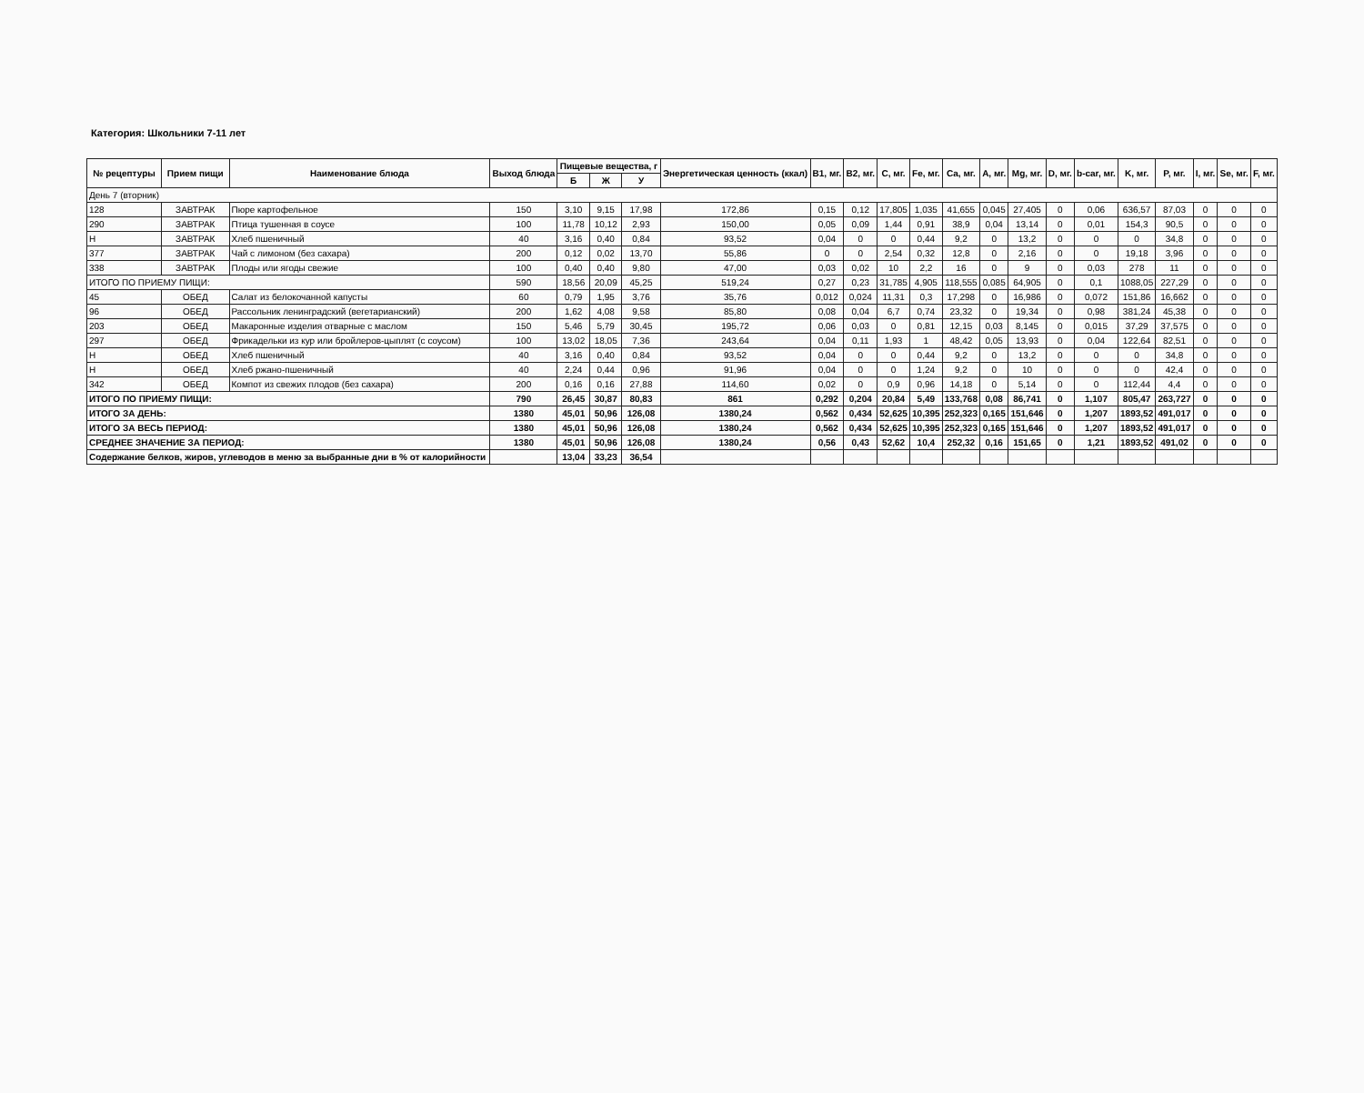Категория: Школьники 7-11 лет
| № рецептуры | Прием пищи | Наименование блюда | Выход блюда | Пищевые вещества, г | | | Энергетическая ценность (ккал) | B1, мг. | B2, мг. | C, мг. | Fe, мг. | Ca, мг. | A, мг. | Mg, мг. | D, мг. | b-car, мг. | K, мг. | P, мг. | I, мг. | Se, мг. | F, мг. |
| --- | --- | --- | --- | --- | --- | --- | --- | --- | --- | --- | --- | --- | --- | --- | --- | --- | --- | --- | --- | --- | --- |
| | | | | Б | Ж | У | | | | | | | | | | | | | | | |
| День 7 (вторник) | | | | | | | | | | | | | | | | | | | | | |
| 128 | ЗАВТРАК | Пюре картофельное | 150 | 3,10 | 9,15 | 17,98 | 172,86 | 0,15 | 0,12 | 17,805 | 1,035 | 41,655 | 0,045 | 27,405 | 0 | 0,06 | 636,57 | 87,03 | 0 | 0 | 0 |
| 290 | ЗАВТРАК | Птица тушенная в соусе | 100 | 11,78 | 10,12 | 2,93 | 150,00 | 0,05 | 0,09 | 1,44 | 0,91 | 38,9 | 0,04 | 13,14 | 0 | 0,01 | 154,3 | 90,5 | 0 | 0 | 0 |
| Н | ЗАВТРАК | Хлеб пшеничный | 40 | 3,16 | 0,40 | 0,84 | 93,52 | 0,04 | 0 | 0 | 0,44 | 9,2 | 0 | 13,2 | 0 | 0 | 0 | 34,8 | 0 | 0 | 0 |
| 377 | ЗАВТРАК | Чай с лимоном (без сахара) | 200 | 0,12 | 0,02 | 13,70 | 55,86 | 0 | 0 | 2,54 | 0,32 | 12,8 | 0 | 2,16 | 0 | 0 | 19,18 | 3,96 | 0 | 0 | 0 |
| 338 | ЗАВТРАК | Плоды или ягоды свежие | 100 | 0,40 | 0,40 | 9,80 | 47,00 | 0,03 | 0,02 | 10 | 2,2 | 16 | 0 | 9 | 0 | 0,03 | 278 | 11 | 0 | 0 | 0 |
| ИТОГО ПО ПРИЕМУ ПИЩИ: | | | 590 | 18,56 | 20,09 | 45,25 | 519,24 | 0,27 | 0,23 | 31,785 | 4,905 | 118,555 | 0,085 | 64,905 | 0 | 0,1 | 1088,05 | 227,29 | 0 | 0 | 0 |
| 45 | ОБЕД | Салат из белокочанной капусты | 60 | 0,79 | 1,95 | 3,76 | 35,76 | 0,012 | 0,024 | 11,31 | 0,3 | 17,298 | 0 | 16,986 | 0 | 0,072 | 151,86 | 16,662 | 0 | 0 | 0 |
| 96 | ОБЕД | Рассольник ленинградский (вегетарианский) | 200 | 1,62 | 4,08 | 9,58 | 85,80 | 0,08 | 0,04 | 6,7 | 0,74 | 23,32 | 0 | 19,34 | 0 | 0,98 | 381,24 | 45,38 | 0 | 0 | 0 |
| 203 | ОБЕД | Макаронные изделия отварные с маслом | 150 | 5,46 | 5,79 | 30,45 | 195,72 | 0,06 | 0,03 | 0 | 0,81 | 12,15 | 0,03 | 8,145 | 0 | 0,015 | 37,29 | 37,575 | 0 | 0 | 0 |
| 297 | ОБЕД | Фрикадельки из кур или бройлеров-цыплят (с соусом) | 100 | 13,02 | 18,05 | 7,36 | 243,64 | 0,04 | 0,11 | 1,93 | 1 | 48,42 | 0,05 | 13,93 | 0 | 0,04 | 122,64 | 82,51 | 0 | 0 | 0 |
| Н | ОБЕД | Хлеб пшеничный | 40 | 3,16 | 0,40 | 0,84 | 93,52 | 0,04 | 0 | 0 | 0,44 | 9,2 | 0 | 13,2 | 0 | 0 | 0 | 34,8 | 0 | 0 | 0 |
| Н | ОБЕД | Хлеб ржано-пшеничный | 40 | 2,24 | 0,44 | 0,96 | 91,96 | 0,04 | 0 | 0 | 1,24 | 9,2 | 0 | 10 | 0 | 0 | 0 | 42,4 | 0 | 0 | 0 |
| 342 | ОБЕД | Компот из свежих плодов (без сахара) | 200 | 0,16 | 0,16 | 27,88 | 114,60 | 0,02 | 0 | 0,9 | 0,96 | 14,18 | 0 | 5,14 | 0 | 0 | 112,44 | 4,4 | 0 | 0 | 0 |
| ИТОГО ПО ПРИЕМУ ПИЩИ: | | | 790 | 26,45 | 30,87 | 80,83 | 861 | 0,292 | 0,204 | 20,84 | 5,49 | 133,768 | 0,08 | 86,741 | 0 | 1,107 | 805,47 | 263,727 | 0 | 0 | 0 |
| ИТОГО ЗА ДЕНЬ: | | | 1380 | 45,01 | 50,96 | 126,08 | 1380,24 | 0,562 | 0,434 | 52,625 | 10,395 | 252,323 | 0,165 | 151,646 | 0 | 1,207 | 1893,52 | 491,017 | 0 | 0 | 0 |
| ИТОГО ЗА ВЕСЬ ПЕРИОД: | | | 1380 | 45,01 | 50,96 | 126,08 | 1380,24 | 0,562 | 0,434 | 52,625 | 10,395 | 252,323 | 0,165 | 151,646 | 0 | 1,207 | 1893,52 | 491,017 | 0 | 0 | 0 |
| СРЕДНЕЕ ЗНАЧЕНИЕ ЗА ПЕРИОД: | | | 1380 | 45,01 | 50,96 | 126,08 | 1380,24 | 0,56 | 0,43 | 52,62 | 10,4 | 252,32 | 0,16 | 151,65 | 0 | 1,21 | 1893,52 | 491,02 | 0 | 0 | 0 |
| Содержание белков, жиров, углеводов в меню за выбранные дни в % от калорийности | | | | 13,04 | 33,23 | 36,54 | | | | | | | | | | | | | | | |